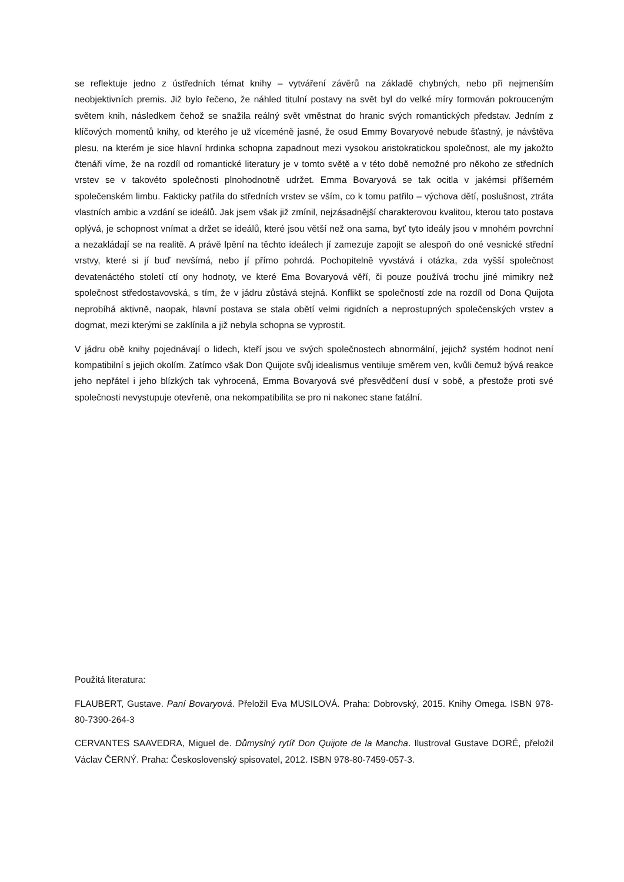se reflektuje jedno z ústředních témat knihy – vytváření závěrů na základě chybných, nebo při nejmenším neobjektivních premis. Již bylo řečeno, že náhled titulní postavy na svět byl do velké míry formován pokrouceným světem knih, následkem čehož se snažila reálný svět vměstnat do hranic svých romantických představ. Jedním z klíčových momentů knihy, od kterého je už víceméně jasné, že osud Emmy Bovaryové nebude šťastný, je návštěva plesu, na kterém je sice hlavní hrdinka schopna zapadnout mezi vysokou aristokratickou společnost, ale my jakožto čtenáři víme, že na rozdíl od romantické literatury je v tomto světě a v této době nemožné pro někoho ze středních vrstev se v takovéto společnosti plnohodnotně udržet. Emma Bovaryová se tak ocitla v jakémsi příšerném společenském limbu. Fakticky patřila do středních vrstev se vším, co k tomu patřilo – výchova dětí, poslušnost, ztráta vlastních ambic a vzdání se ideálů. Jak jsem však již zmínil, nejzásadnější charakterovou kvalitou, kterou tato postava oplývá, je schopnost vnímat a držet se ideálů, které jsou větší než ona sama, byť tyto ideály jsou v mnohém povrchní a nezakládají se na realitě. A právě lpění na těchto ideálech jí zamezuje zapojit se alespoň do oné vesnické střední vrstvy, které si jí buď nevšímá, nebo jí přímo pohrdá. Pochopitelně vyvstává i otázka, zda vyšší společnost devatenáctého století ctí ony hodnoty, ve které Ema Bovaryová věří, či pouze používá trochu jiné mimikry než společnost středostavovská, s tím, že v jádru zůstává stejná. Konflikt se společností zde na rozdíl od Dona Quijota neprobíhá aktivně, naopak, hlavní postava se stala obětí velmi rigidních a neprostupných společenských vrstev a dogmat, mezi kterými se zaklínila a již nebyla schopna se vyprostit.
V jádru obě knihy pojednávají o lidech, kteří jsou ve svých společnostech abnormální, jejichž systém hodnot není kompatibilní s jejich okolím. Zatímco však Don Quijote svůj idealismus ventiluje směrem ven, kvůli čemuž bývá reakce jeho nepřátel i jeho blízkých tak vyhrocená, Emma Bovaryová své přesvědčení dusí v sobě, a přestože proti své společnosti nevystupuje otevřeně, ona nekompatibilita se pro ni nakonec stane fatální.
Použitá literatura:
FLAUBERT, Gustave. Paní Bovaryová. Přeložil Eva MUSILOVÁ. Praha: Dobrovský, 2015. Knihy Omega. ISBN 978-80-7390-264-3
CERVANTES SAAVEDRA, Miguel de. Důmyslný rytíř Don Quijote de la Mancha. Ilustroval Gustave DORÉ, přeložil Václav ČERNÝ. Praha: Československý spisovatel, 2012. ISBN 978-80-7459-057-3.